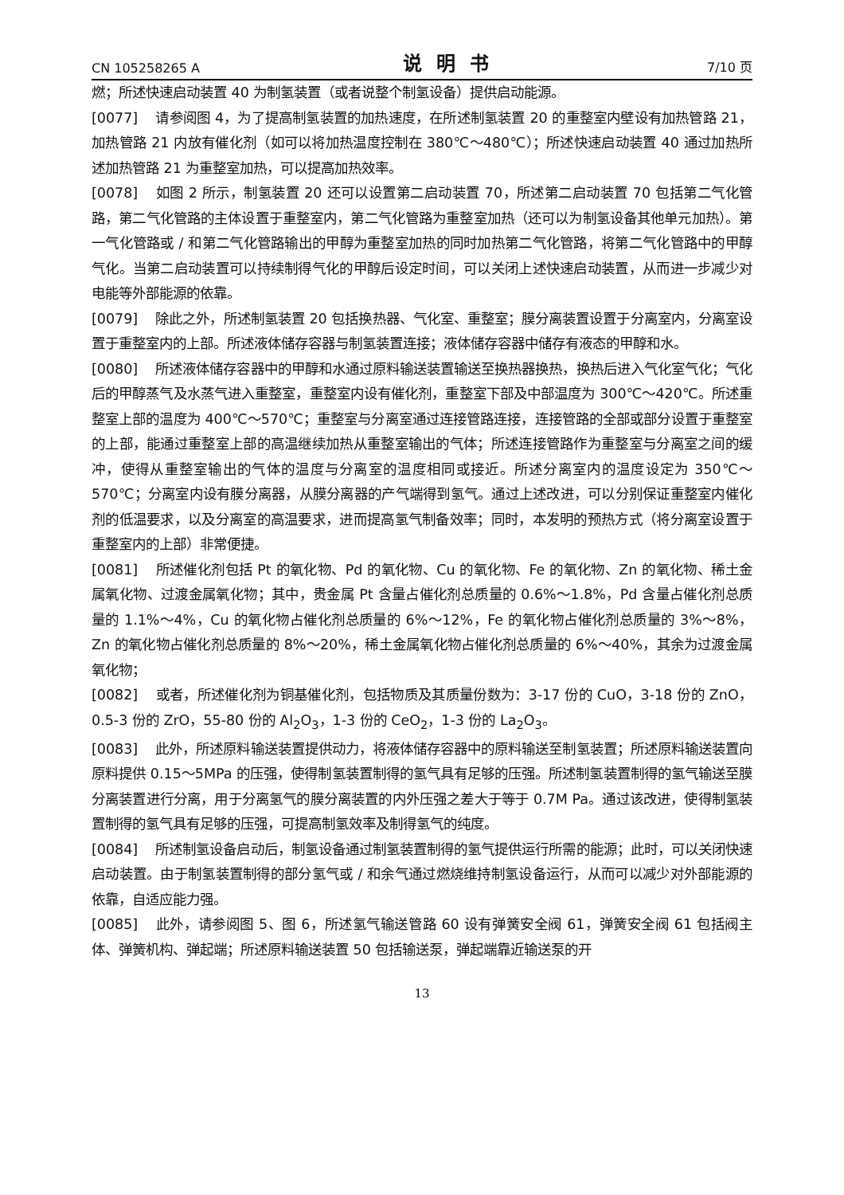CN 105258265 A 说明书 7/10 页
燃；所述快速启动装置 40 为制氢装置（或者说整个制氢设备）提供启动能源。
[0077] 请参阅图 4，为了提高制氢装置的加热速度，在所述制氢装置 20 的重整室内壁设有加热管路 21，加热管路 21 内放有催化剂（如可以将加热温度控制在 380℃～480℃）；所述快速启动装置 40 通过加热所述加热管路 21 为重整室加热，可以提高加热效率。
[0078] 如图 2 所示，制氢装置 20 还可以设置第二启动装置 70，所述第二启动装置 70 包括第二气化管路，第二气化管路的主体设置于重整室内，第二气化管路为重整室加热（还可以为制氢设备其他单元加热）。第一气化管路或 / 和第二气化管路输出的甲醇为重整室加热的同时加热第二气化管路，将第二气化管路中的甲醇气化。当第二启动装置可以持续制得气化的甲醇后设定时间，可以关闭上述快速启动装置，从而进一步减少对电能等外部能源的依靠。
[0079] 除此之外，所述制氢装置 20 包括换热器、气化室、重整室；膜分离装置设置于分离室内，分离室设置于重整室内的上部。所述液体储存容器与制氢装置连接；液体储存容器中储存有液态的甲醇和水。
[0080] 所述液体储存容器中的甲醇和水通过原料输送装置输送至换热器换热，换热后进入气化室气化；气化后的甲醇蒸气及水蒸气进入重整室，重整室内设有催化剂，重整室下部及中部温度为 300℃～420℃。所述重整室上部的温度为 400℃～570℃；重整室与分离室通过连接管路连接，连接管路的全部或部分设置于重整室的上部，能通过重整室上部的高温继续加热从重整室输出的气体；所述连接管路作为重整室与分离室之间的缓冲，使得从重整室输出的气体的温度与分离室的温度相同或接近。所述分离室内的温度设定为 350℃～570℃；分离室内设有膜分离器，从膜分离器的产气端得到氢气。通过上述改进，可以分别保证重整室内催化剂的低温要求，以及分离室的高温要求，进而提高氢气制备效率；同时，本发明的预热方式（将分离室设置于重整室内的上部）非常便捷。
[0081] 所述催化剂包括 Pt 的氧化物、Pd 的氧化物、Cu 的氧化物、Fe 的氧化物、Zn 的氧化物、稀土金属氧化物、过渡金属氧化物；其中，贵金属 Pt 含量占催化剂总质量的 0.6%～1.8%，Pd 含量占催化剂总质量的 1.1%～4%，Cu 的氧化物占催化剂总质量的 6%～12%，Fe 的氧化物占催化剂总质量的 3%～8%，Zn 的氧化物占催化剂总质量的 8%～20%，稀土金属氧化物占催化剂总质量的 6%～40%，其余为过渡金属氧化物；
[0082] 或者，所述催化剂为铜基催化剂，包括物质及其质量份数为：3-17 份的 CuO，3-18 份的 ZnO，0.5-3 份的 ZrO，55-80 份的 Al<sub>2</sub>O<sub>3</sub>，1-3 份的 CeO<sub>2</sub>，1-3 份的 La<sub>2</sub>O<sub>3</sub>。
[0083] 此外，所述原料输送装置提供动力，将液体储存容器中的原料输送至制氢装置；所述原料输送装置向原料提供 0.15～5MPa 的压强，使得制氢装置制得的氢气具有足够的压强。所述制氢装置制得的氢气输送至膜分离装置进行分离，用于分离氢气的膜分离装置的内外压强之差大于等于 0.7M Pa。通过该改进，使得制氢装置制得的氢气具有足够的压强，可提高制氢效率及制得氢气的纯度。
[0084] 所述制氢设备启动后，制氢设备通过制氢装置制得的氢气提供运行所需的能源；此时，可以关闭快速启动装置。由于制氢装置制得的部分氢气或 / 和余气通过燃烧维持制氢设备运行，从而可以减少对外部能源的依靠，自适应能力强。
[0085] 此外，请参阅图 5、图 6，所述氢气输送管路 60 设有弹簧安全阀 61，弹簧安全阀 61 包括阀主体、弹簧机构、弹起端；所述原料输送装置 50 包括输送泵，弹起端靠近输送泵的开
13